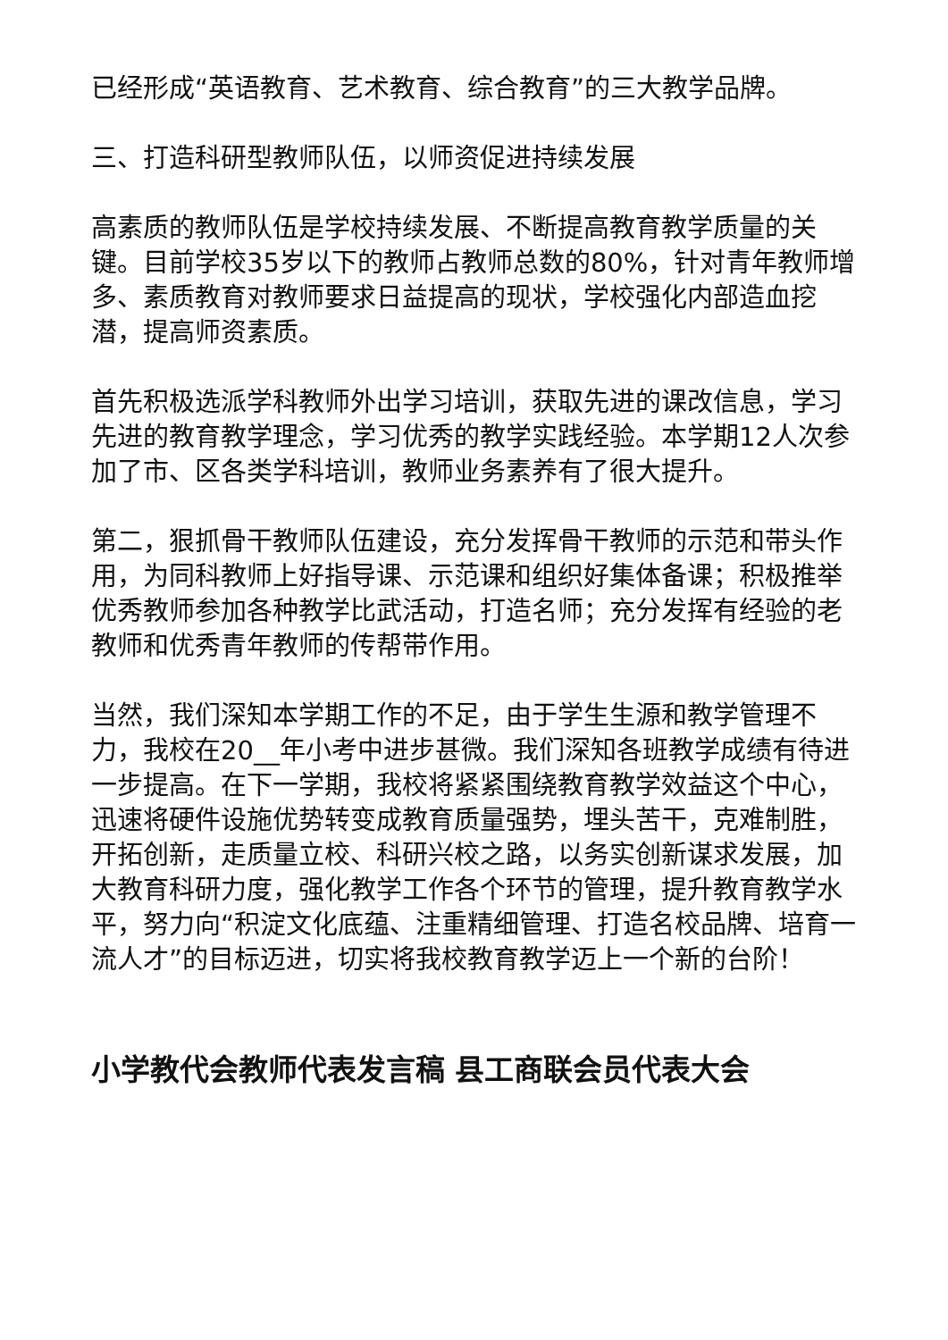已经形成“英语教育、艺术教育、综合教育”的三大教学品牌。
三、打造科研型教师队伍，以师资促进持续发展
高素质的教师队伍是学校持续发展、不断提高教育教学质量的关键。目前学校35岁以下的教师占教师总数的80%，针对青年教师增多、素质教育对教师要求日益提高的现状，学校强化内部造血挖潜，提高师资素质。
首先积极选派学科教师外出学习培训，获取先进的课改信息，学习先进的教育教学理念，学习优秀的教学实践经验。本学期12人次参加了市、区各类学科培训，教师业务素养有了很大提升。
第二，狠抓骨干教师队伍建设，充分发挥骨干教师的示范和带头作用，为同科教师上好指导课、示范课和组织好集体备课；积极推举优秀教师参加各种教学比武活动，打造名师；充分发挥有经验的老教师和优秀青年教师的传帮带作用。
当然，我们深知本学期工作的不足，由于学生生源和教学管理不力，我校在20__年小考中进步甚微。我们深知各班教学成绩有待进一步提高。在下一学期，我校将紧紧围绕教育教学效益这个中心，迅速将硬件设施优势转变成教育质量强势，埋头苦干，克难制胜，开拓创新，走质量立校、科研兴校之路，以务实创新谋求发展，加大教育科研力度，强化教学工作各个环节的管理，提升教育教学水平，努力向“积淀文化底蕴、注重精细管理、打造名校品牌、培育一流人才”的目标迈进，切实将我校教育教学迈上一个新的台阶！
小学教代会教师代表发言稿 县工商联会员代表大会